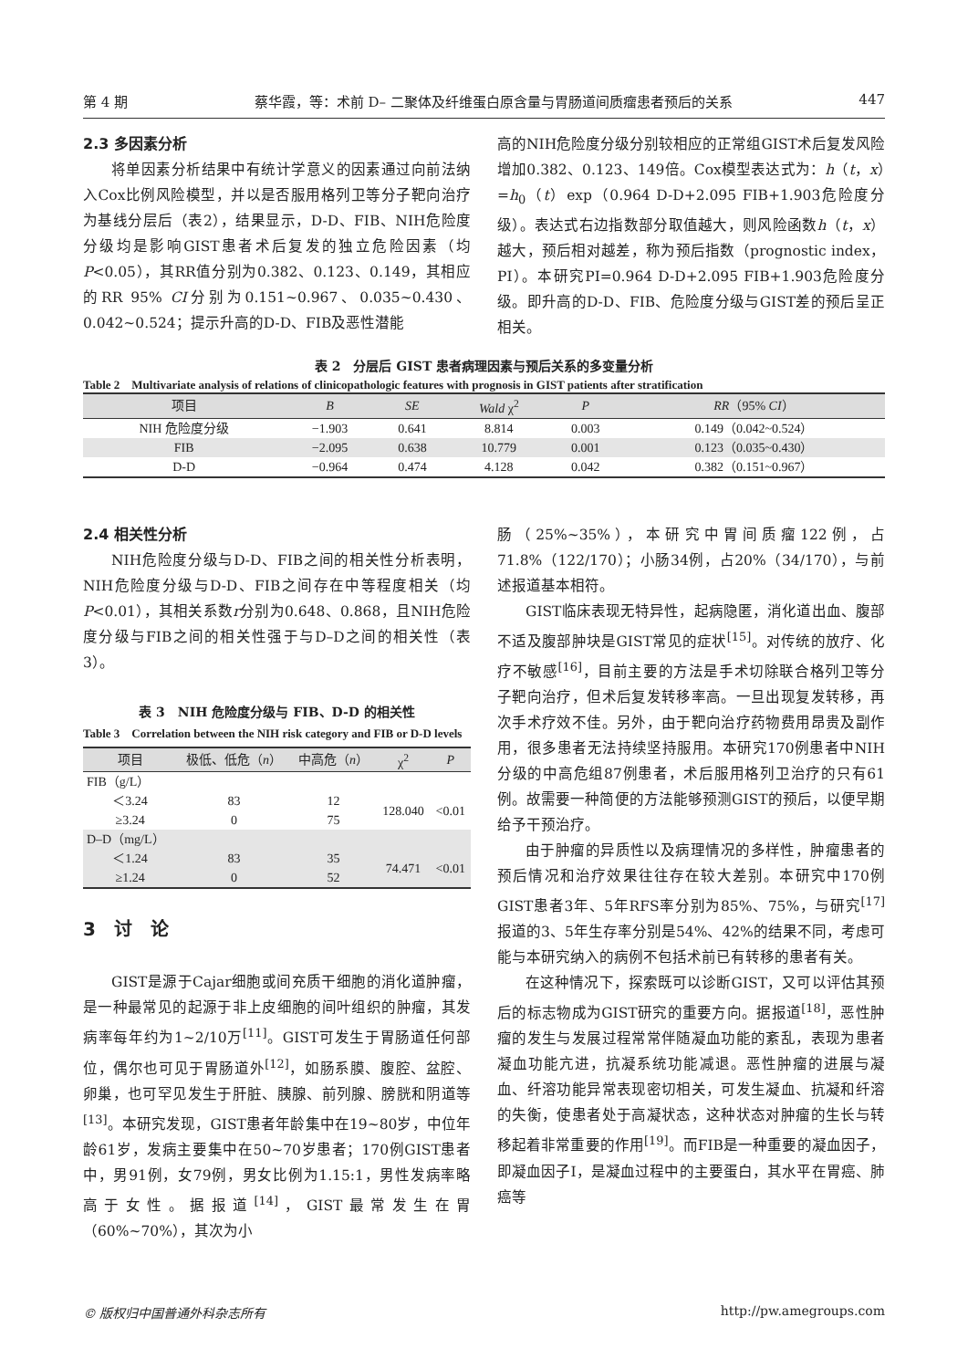第 4 期 蔡华霞，等：术前 D– 二聚体及纤维蛋白原含量与胃肠道间质瘤患者预后的关系 447
2.3 多因素分析
将单因素分析结果中有统计学意义的因素通过向前法纳入Cox比例风险模型，并以是否服用格列卫等分子靶向治疗为基线分层后（表2），结果显示，D-D、FIB、NIH危险度分级均是影响GIST患者术后复发的独立危险因素（均P<0.05），其RR值分别为0.382、0.123、0.149，其相应的RR 95% CI分别为0.151~0.967、0.035~0.430、0.042~0.524；提示升高的D-D、FIB及恶性潜能
高的NIH危险度分级分别较相应的正常组GIST术后复发风险增加0.382、0.123、149倍。Cox模型表达式为：h（t，x）=h<sub>0</sub>（t）exp（0.964 D-D+2.095 FIB+1.903危险度分级）。表达式右边指数部分取值越大，则风险函数h（t，x）越大，预后相对越差，称为预后指数（prognostic index，PI）。本研究PI=0.964 D-D+2.095 FIB+1.903危险度分级。即升高的D-D、FIB、危险度分级与GIST差的预后呈正相关。
表 2　分层后 GIST 患者病理因素与预后关系的多变量分析
Table 2　Multivariate analysis of relations of clinicopathologic features with prognosis in GIST patients after stratification
| 项目 | B | SE | Wald χ<sup>2</sup> | P | RR （95% CI ） |
| --- | --- | --- | --- | --- | --- |
| NIH 危险度分级 | −1.903 | 0.641 | 8.814 | 0.003 | 0.149（0.042~0.524） |
| FIB | −2.095 | 0.638 | 10.779 | 0.001 | 0.123（0.035~0.430） |
| D-D | −0.964 | 0.474 | 4.128 | 0.042 | 0.382（0.151~0.967） |
2.4 相关性分析
NIH危险度分级与D-D、FIB之间的相关性分析表明，NIH危险度分级与D-D、FIB之间存在中等程度相关（均P<0.01），其相关系数r分别为0.648、0.868，且NIH危险度分级与FIB之间的相关性强于与D–D之间的相关性（表3）。
表 3　NIH 危险度分级与 FIB、D-D 的相关性
Table 3　Correlation between the NIH risk category and FIB or D-D levels
| 项目 | 极低、低危（ n ） | 中高危（ n ） | χ<sup>2</sup> | P |
| --- | --- | --- | --- | --- |
| FIB（g/L） | | | | |
| ＜3.24 | 83 | 12 | 128.040 | <0.01 |
| ≥3.24 | 0 | 75 | | |
| D–D（mg/L） | | | | |
| ＜1.24 | 83 | 35 | 74.471 | <0.01 |
| ≥1.24 | 0 | 52 | | |
3　讨　论
GIST是源于Cajar细胞或间充质干细胞的消化道肿瘤，是一种最常见的起源于非上皮细胞的间叶组织的肿瘤，其发病率每年约为1~2/10万<sup>[11]</sup>。GIST可发生于胃肠道任何部位，偶尔也可见于胃肠道外<sup>[12]</sup>，如肠系膜、腹腔、盆腔、卵巢，也可罕见发生于肝脏、胰腺、前列腺、膀胱和阴道等<sup>[13]</sup>。本研究发现，GIST患者年龄集中在19~80岁，中位年龄61岁，发病主要集中在50~70岁患者；170例GIST患者中，男91例，女79例，男女比例为1.15:1，男性发病率略高于女性。据报道<sup>[14]</sup>，GIST最常发生在胃（60%~70%），其次为小
肠（25%~35%），本研究中胃间质瘤122例，占71.8%（122/170）；小肠34例，占20%（34/170），与前述报道基本相符。
GIST临床表现无特异性，起病隐匿，消化道出血、腹部不适及腹部肿块是GIST常见的症状<sup>[15]</sup>。对传统的放疗、化疗不敏感<sup>[16]</sup>，目前主要的方法是手术切除联合格列卫等分子靶向治疗，但术后复发转移率高。一旦出现复发转移，再次手术疗效不佳。另外，由于靶向治疗药物费用昂贵及副作用，很多患者无法持续坚持服用。本研究170例患者中NIH分级的中高危组87例患者，术后服用格列卫治疗的只有61例。故需要一种简便的方法能够预测GIST的预后，以便早期给予干预治疗。
由于肿瘤的异质性以及病理情况的多样性，肿瘤患者的预后情况和治疗效果往往存在较大差别。本研究中170例GIST患者3年、5年RFS率分别为85%、75%，与研究<sup>[17]</sup>报道的3、5年生存率分别是54%、42%的结果不同，考虑可能与本研究纳入的病例不包括术前已有转移的患者有关。
在这种情况下，探索既可以诊断GIST，又可以评估其预后的标志物成为GIST研究的重要方向。据报道<sup>[18]</sup>，恶性肿瘤的发生与发展过程常常伴随凝血功能的紊乱，表现为患者凝血功能亢进，抗凝系统功能减退。恶性肿瘤的进展与凝血、纤溶功能异常表现密切相关，可发生凝血、抗凝和纤溶的失衡，使患者处于高凝状态，这种状态对肿瘤的生长与转移起着非常重要的作用<sup>[19]</sup>。而FIB是一种重要的凝血因子，即凝血因子I，是凝血过程中的主要蛋白，其水平在胃癌、肺癌等
© 版权归中国普通外科杂志所有 http://pw.amegroups.com